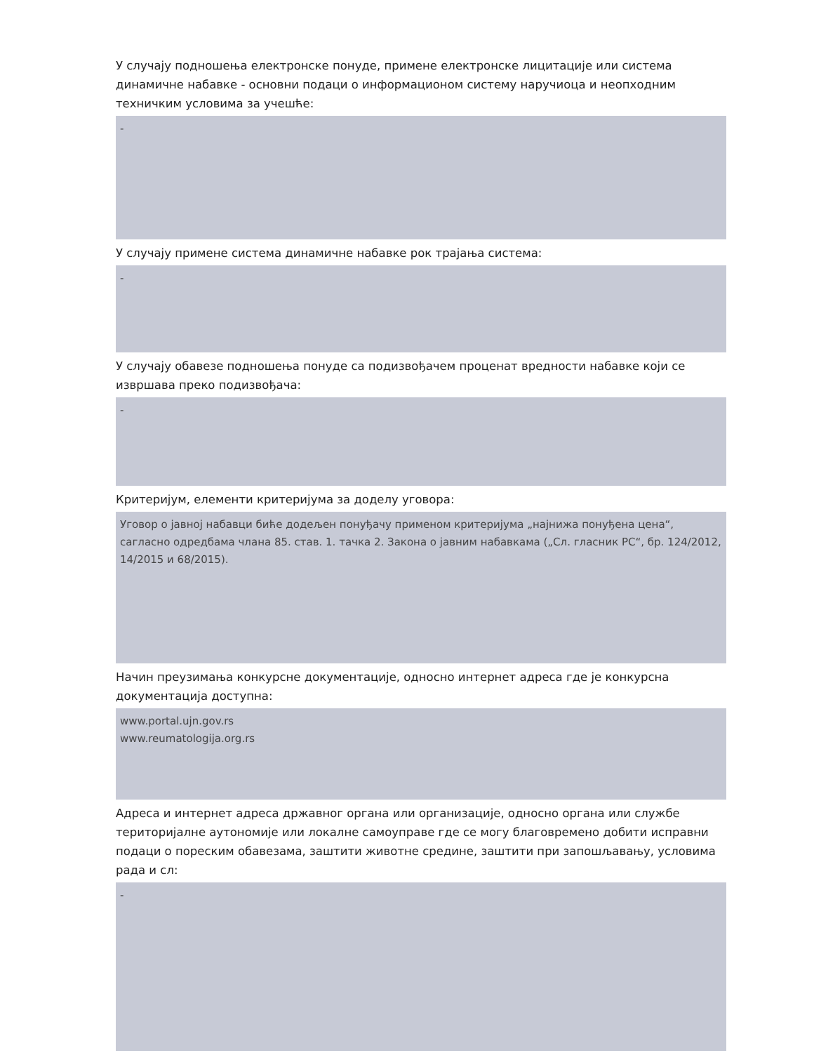У случају подношења електронске понуде, примене електронске лицитације или система динамичне набавке - основни подаци о информационом систему наручиоца и неопходним техничким условима за учешће:
-
У случају примене система динамичне набавке рок трајања система:
-
У случају обавезе подношења понуде са подизвођачем проценат вредности набавке који се извршава преко подизвођача:
-
Критеријум, елементи критеријума за доделу уговора:
Уговор о јавној набавци биће додељен понуђачу применом критеријума „најнижа понуђена цена“, сагласно одредбама члана 85. став. 1. тачка 2. Закона о јавним набавкама („Сл. гласник РС“, бр. 124/2012, 14/2015 и 68/2015).
Начин преузимања конкурсне документације, односно интернет адреса где је конкурсна документација доступна:
www.portal.ujn.gov.rs
www.reumatologija.org.rs
Адреса и интернет адреса државног органа или организације, односно органа или службе територијалне аутономије или локалне самоуправе где се могу благовремено добити исправни подаци о пореским обавезама, заштити животне средине, заштити при запошљавању, условима рада и сл:
-